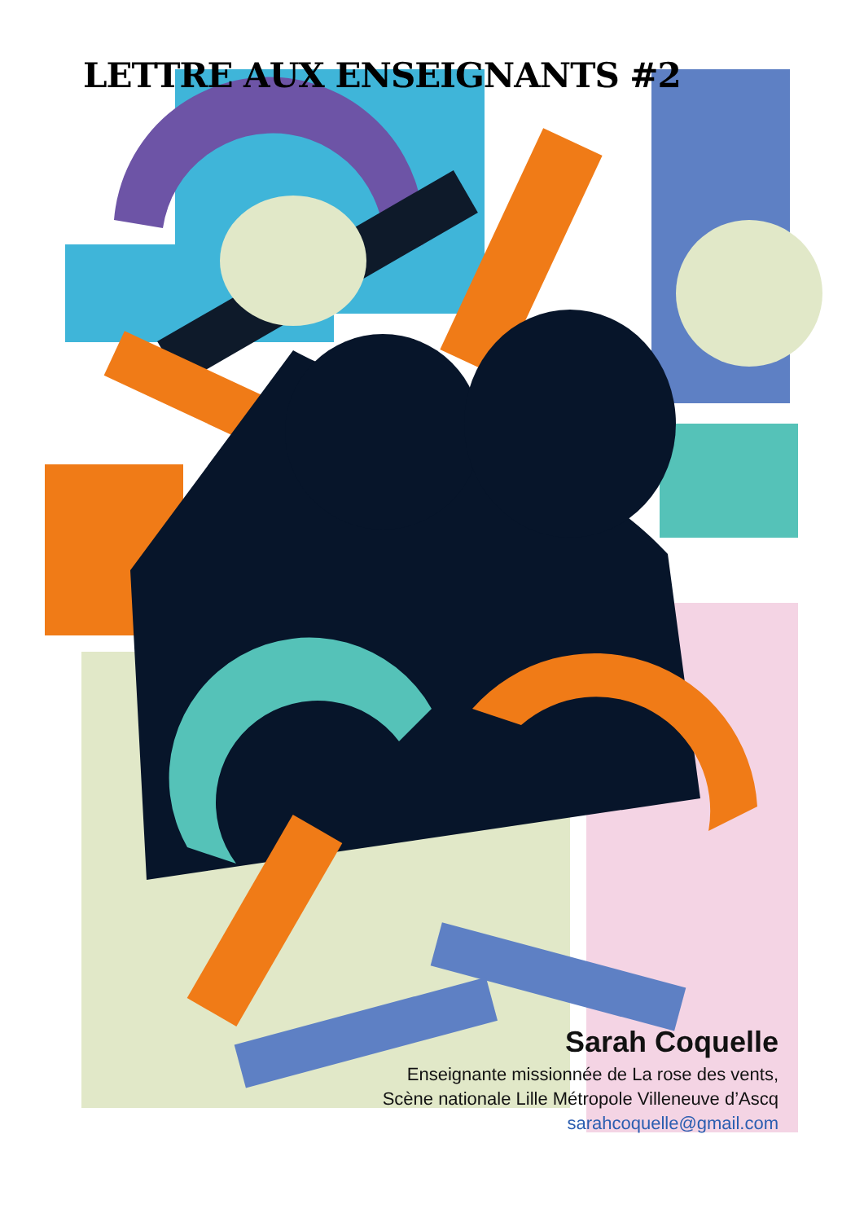LETTRE AUX ENSEIGNANTS #2
Sarah Coquelle
Enseignante missionnée de La rose des vents,
Scène nationale Lille Métropole Villeneuve d’Ascq
sarahcoquelle@gmail.com